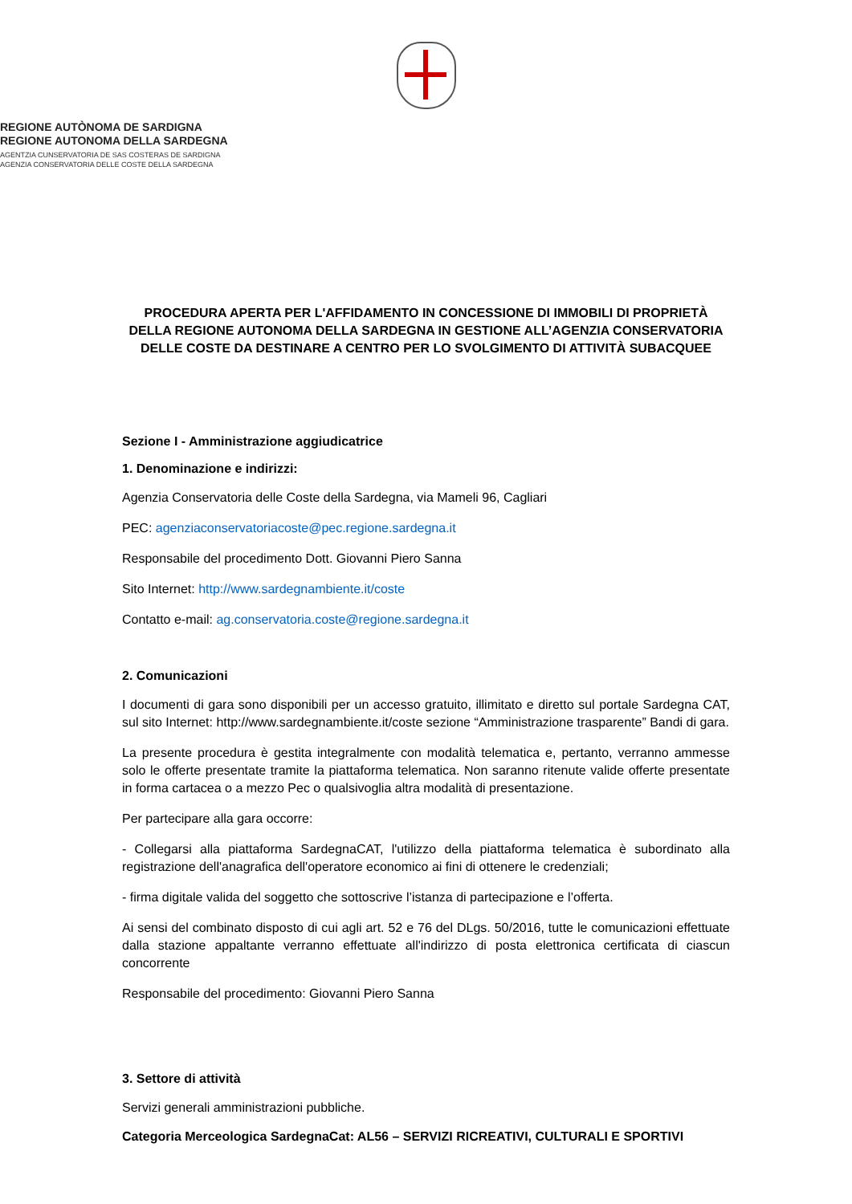REGIONE AUTÒNOMA DE SARDIGNA
REGIONE AUTONOMA DELLA SARDEGNA
AGENTZIA CUNSERVATORIA DE SAS COSTERAS DE SARDIGNA
AGENZIA CONSERVATORIA DELLE COSTE DELLA SARDEGNA
PROCEDURA APERTA PER L'AFFIDAMENTO IN CONCESSIONE DI IMMOBILI DI PROPRIETÀ DELLA REGIONE AUTONOMA DELLA SARDEGNA IN GESTIONE ALL’AGENZIA CONSERVATORIA DELLE COSTE DA DESTINARE A CENTRO PER LO SVOLGIMENTO DI ATTIVITÀ SUBACQUEE
Sezione I - Amministrazione aggiudicatrice
1. Denominazione e indirizzi:
Agenzia Conservatoria delle Coste della Sardegna, via Mameli 96, Cagliari
PEC: agenziaconservatoriacoste@pec.regione.sardegna.it
Responsabile del procedimento Dott. Giovanni Piero Sanna
Sito Internet: http://www.sardegnambiente.it/coste
Contatto e-mail: ag.conservatoria.coste@regione.sardegna.it
2. Comunicazioni
I documenti di gara sono disponibili per un accesso gratuito, illimitato e diretto sul portale Sardegna CAT, sul sito Internet: http://www.sardegnambiente.it/coste sezione “Amministrazione trasparente” Bandi di gara.
La presente procedura è gestita integralmente con modalità telematica e, pertanto, verranno ammesse solo le offerte presentate tramite la piattaforma telematica. Non saranno ritenute valide offerte presentate in forma cartacea o a mezzo Pec o qualsivoglia altra modalità di presentazione.
Per partecipare alla gara occorre:
- Collegarsi alla piattaforma SardegnaCAT, l'utilizzo della piattaforma telematica è subordinato alla registrazione dell'anagrafica dell'operatore economico ai fini di ottenere le credenziali;
- firma digitale valida del soggetto che sottoscrive l’istanza di partecipazione e l’offerta.
Ai sensi del combinato disposto di cui agli art. 52 e 76 del DLgs. 50/2016, tutte le comunicazioni effettuate dalla stazione appaltante verranno effettuate all'indirizzo di posta elettronica certificata di ciascun concorrente
Responsabile del procedimento: Giovanni Piero Sanna
3. Settore di attività
Servizi generali amministrazioni pubbliche.
Categoria Merceologica SardegnaCat: AL56 – SERVIZI RICREATIVI, CULTURALI E SPORTIVI